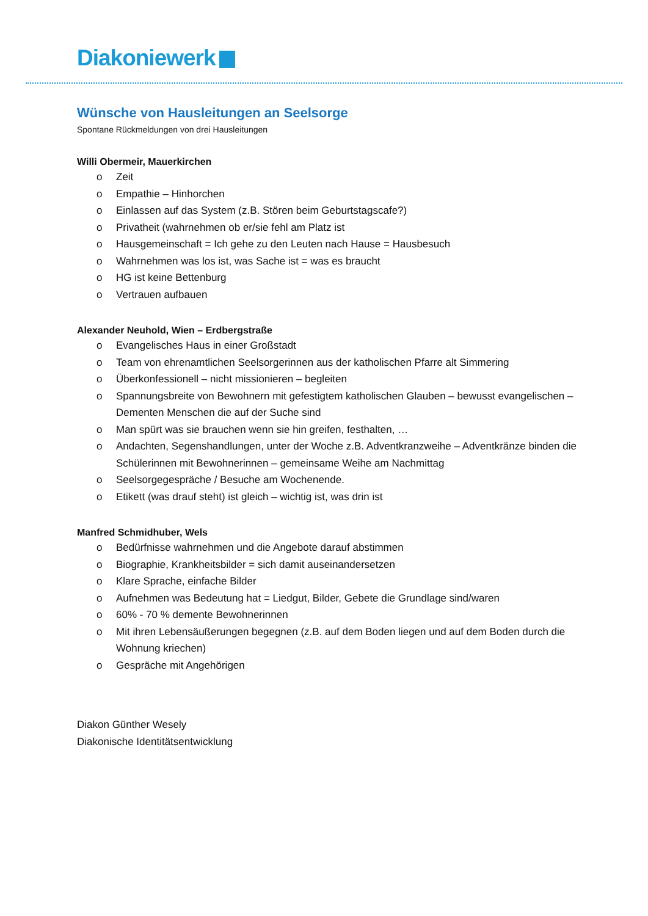Diakoniewerk
Wünsche von Hausleitungen an Seelsorge
Spontane Rückmeldungen von drei Hausleitungen
Willi Obermeir, Mauerkirchen
o Zeit
o Empathie – Hinhorchen
o Einlassen auf das System (z.B. Stören beim Geburtstagscafe?)
o Privatheit (wahrnehmen ob er/sie fehl am Platz ist
o Hausgemeinschaft = Ich gehe zu den Leuten nach Hause = Hausbesuch
o Wahrnehmen was los ist, was Sache ist = was es braucht
o HG ist keine Bettenburg
o Vertrauen aufbauen
Alexander Neuhold, Wien – Erdbergstraße
o Evangelisches Haus in einer Großstadt
o Team von ehrenamtlichen Seelsorgerinnen aus der katholischen Pfarre alt Simmering
o Überkonfessionell – nicht missionieren – begleiten
o Spannungsbreite von Bewohnern mit gefestigtem katholischen Glauben – bewusst evangelischen – Dementen Menschen die auf der Suche sind
o Man spürt was sie brauchen wenn sie hin greifen, festhalten, …
o Andachten, Segenshandlungen, unter der Woche z.B. Adventkranzweihe – Adventkränze binden die Schülerinnen mit Bewohnerinnen – gemeinsame Weihe am Nachmittag
o Seelsorgegespräche / Besuche am Wochenende.
o Etikett (was drauf steht) ist gleich – wichtig ist, was drin ist
Manfred Schmidhuber, Wels
o Bedürfnisse wahrnehmen und die Angebote darauf abstimmen
o Biographie, Krankheitsbilder = sich damit auseinandersetzen
o Klare Sprache, einfache Bilder
o Aufnehmen was Bedeutung hat = Liedgut, Bilder, Gebete die Grundlage sind/waren
o 60% - 70 % demente Bewohnerinnen
o Mit ihren Lebensäußerungen begegnen (z.B. auf dem Boden liegen und auf dem Boden durch die Wohnung kriechen)
o Gespräche mit Angehörigen
Diakon Günther Wesely
Diakonische Identitätsentwicklung